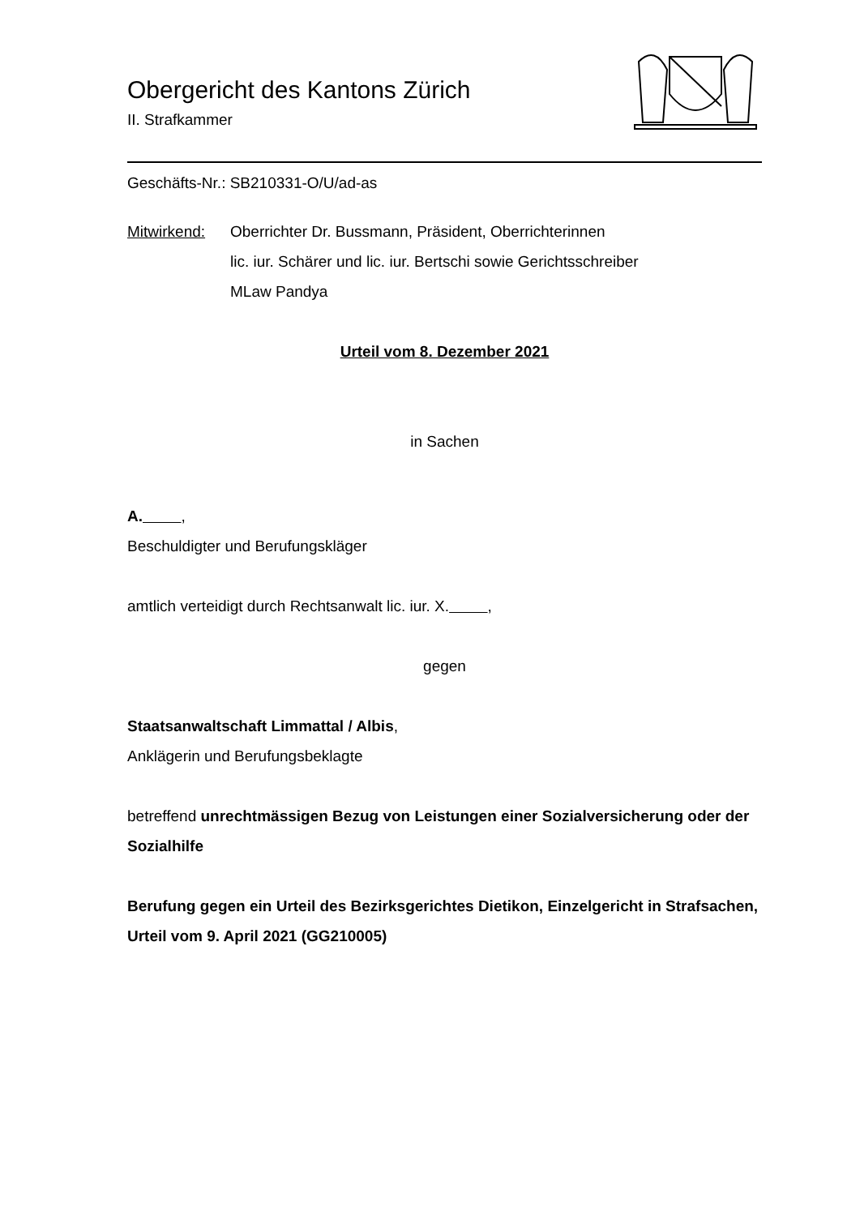Obergericht des Kantons Zürich
II. Strafkammer
Geschäfts-Nr.: SB210331-O/U/ad-as
Mitwirkend: Oberrichter Dr. Bussmann, Präsident, Oberrichterinnen
lic. iur. Schärer und lic. iur. Bertschi sowie Gerichtsschreiber
MLaw Pandya
Urteil vom 8. Dezember 2021
in Sachen
A. ,
Beschuldigter und Berufungskläger
amtlich verteidigt durch Rechtsanwalt lic. iur. X. ,
gegen
Staatsanwaltschaft Limmattal / Albis,
Anklägerin und Berufungsbeklagte
betreffend unrechtmässigen Bezug von Leistungen einer Sozialversicherung oder der Sozialhilfe
Berufung gegen ein Urteil des Bezirksgerichtes Dietikon, Einzelgericht in Strafsachen, Urteil vom 9. April 2021 (GG210005)